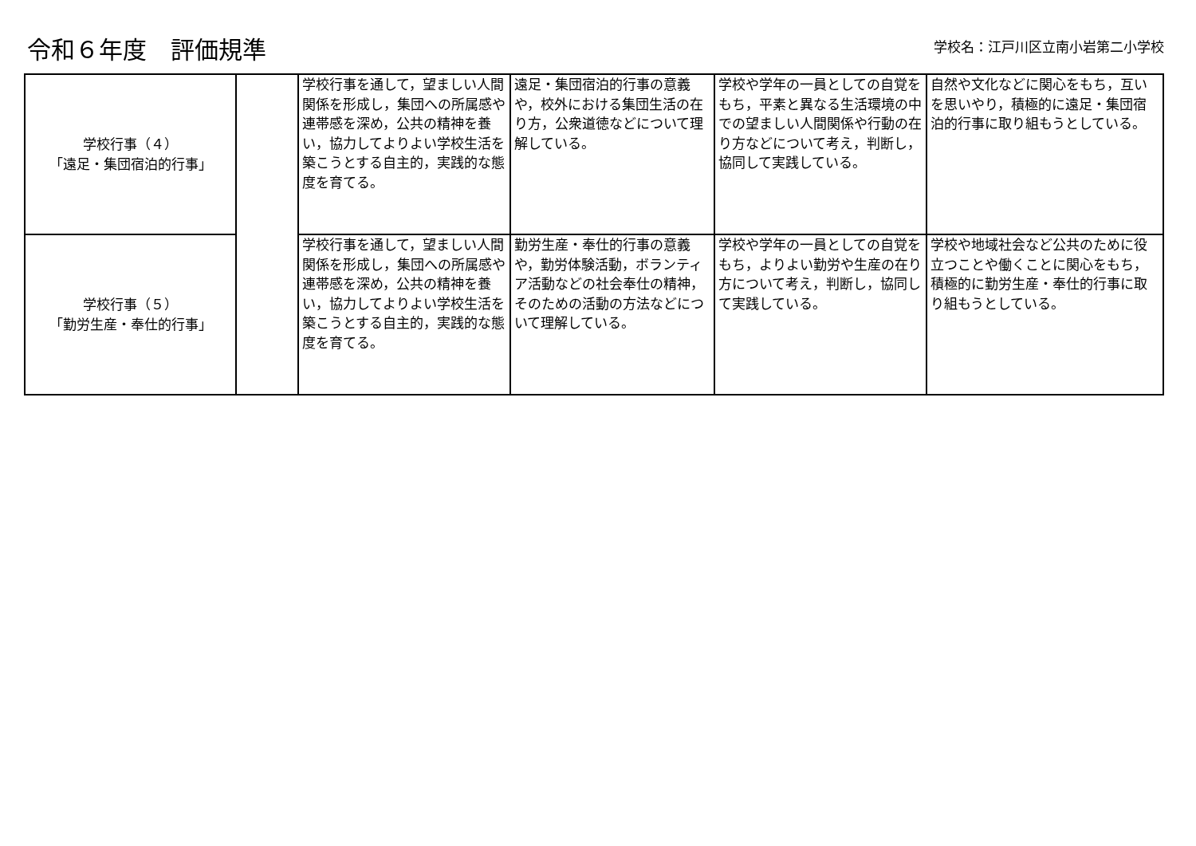令和６年度　評価規準
学校名：江戸川区立南小岩第二小学校
| 学校行事（４） 「遠足・集団宿泊的行事」 | | 学校行事を通して，望ましい人間関係を形成し，集団への所属感や連帯感を深め，公共の精神を養い，協力してよりよい学校生活を築こうとする自主的，実践的な態度を育てる。 | 遠足・集団宿泊的行事の意義や，校外における集団生活の在り方，公衆道徳などについて理解している。 | 学校や学年の一員としての自覚をもち，平素と異なる生活環境の中での望ましい人間関係や行動の在り方などについて考え，判断し，協同して実践している。 | 自然や文化などに関心をもち，互いを思いやり，積極的に遠足・集団宿泊的行事に取り組もうとしている。 |
| 学校行事（５） 「勤労生産・奉仕的行事」 | | 学校行事を通して，望ましい人間関係を形成し，集団への所属感や連帯感を深め，公共の精神を養い，協力してよりよい学校生活を築こうとする自主的，実践的な態度を育てる。 | 勤労生産・奉仕的行事の意義や，勤労体験活動，ボランティア活動などの社会奉仕の精神，そのための活動の方法などについて理解している。 | 学校や学年の一員としての自覚をもち，よりよい勤労や生産の在り方について考え，判断し，協同して実践している。 | 学校や地域社会など公共のために役立つことや働くことに関心をもち，積極的に勤労生産・奉仕的行事に取り組もうとしている。 |